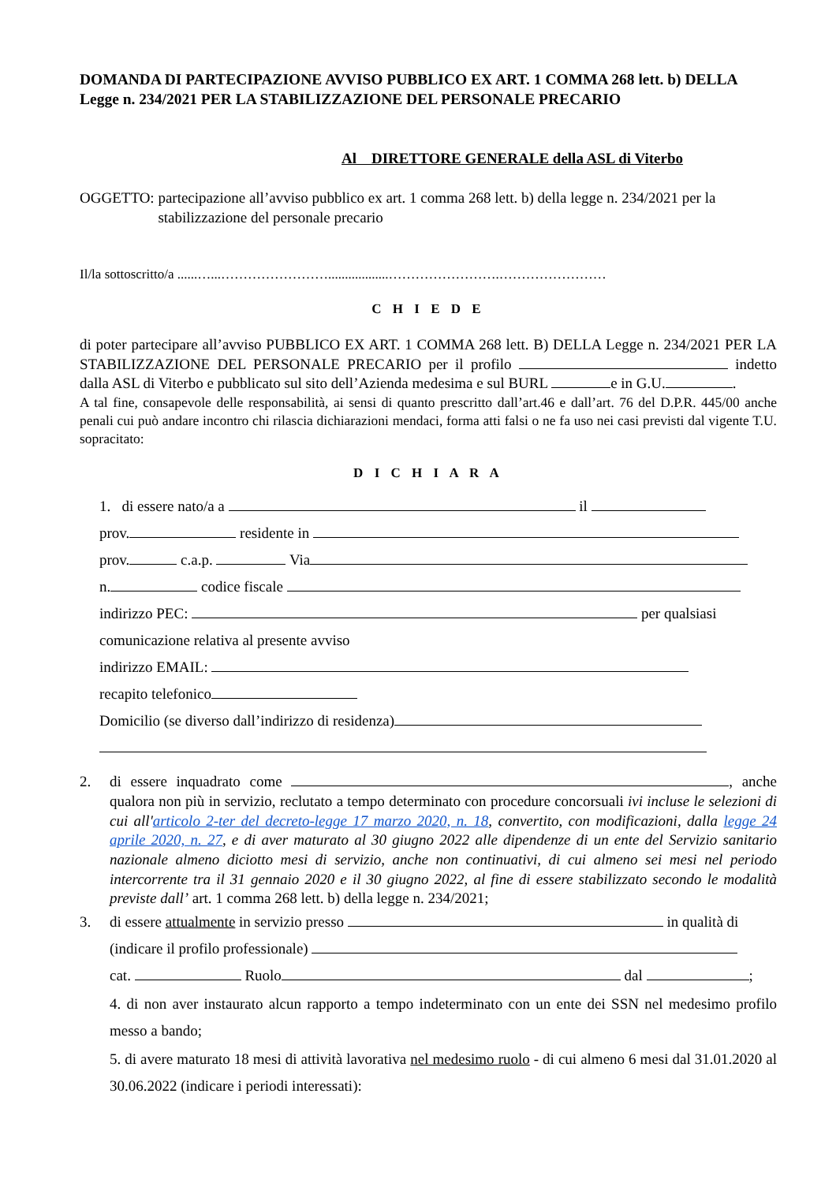DOMANDA DI PARTECIPAZIONE AVVISO PUBBLICO EX ART. 1 COMMA 268 lett. b) DELLA Legge n. 234/2021 PER LA STABILIZZAZIONE DEL PERSONALE PRECARIO
Al DIRETTORE GENERALE della ASL di Viterbo
OGGETTO: partecipazione all’avviso pubblico ex art. 1 comma 268 lett. b) della legge n. 234/2021 per la stabilizzazione del personale precario
Il/la sottoscritto/a ......…...……………………..................…………………….……………………
C H I E D E
di poter partecipare all’avviso PUBBLICO EX ART. 1 COMMA 268 lett. B) DELLA Legge n. 234/2021 PER LA STABILIZZAZIONE DEL PERSONALE PRECARIO per il profilo indetto dalla ASL di Viterbo e pubblicato sul sito dell’Azienda medesima e sul BURL e in G.U. .
A tal fine, consapevole delle responsabilità, ai sensi di quanto prescritto dall’art.46 e dall’art. 76 del D.P.R. 445/00 anche penali cui può andare incontro chi rilascia dichiarazioni mendaci, forma atti falsi o ne fa uso nei casi previsti dal vigente T.U. sopracitato:
D I C H I A R A
1. di essere nato/a a il
prov. residente in
prov. c.a.p. Via
n. codice fiscale
indirizzo PEC: per qualsiasi
comunicazione relativa al presente avviso
indirizzo EMAIL:
recapito telefonico
Domicilio (se diverso dall’indirizzo di residenza)
2. di essere inquadrato come , anche qualora non più in servizio, reclutato a tempo determinato con procedure concorsuali ivi incluse le selezioni di cui all'articolo 2-ter del decreto-legge 17 marzo 2020, n. 18, convertito, con modificazioni, dalla legge 24 aprile 2020, n. 27, e di aver maturato al 30 giugno 2022 alle dipendenze di un ente del Servizio sanitario nazionale almeno diciotto mesi di servizio, anche non continuativi, di cui almeno sei mesi nel periodo intercorrente tra il 31 gennaio 2020 e il 30 giugno 2022, al fine di essere stabilizzato secondo le modalità previste dall’ art. 1 comma 268 lett. b) della legge n. 234/2021;
3. di essere attualmente in servizio presso in qualità di
(indicare il profilo professionale)
cat. Ruolo dal ;
4. di non aver instaurato alcun rapporto a tempo indeterminato con un ente dei SSN nel medesimo profilo messo a bando;
5. di avere maturato 18 mesi di attività lavorativa nel medesimo ruolo - di cui almeno 6 mesi dal 31.01.2020 al 30.06.2022 (indicare i periodi interessati):